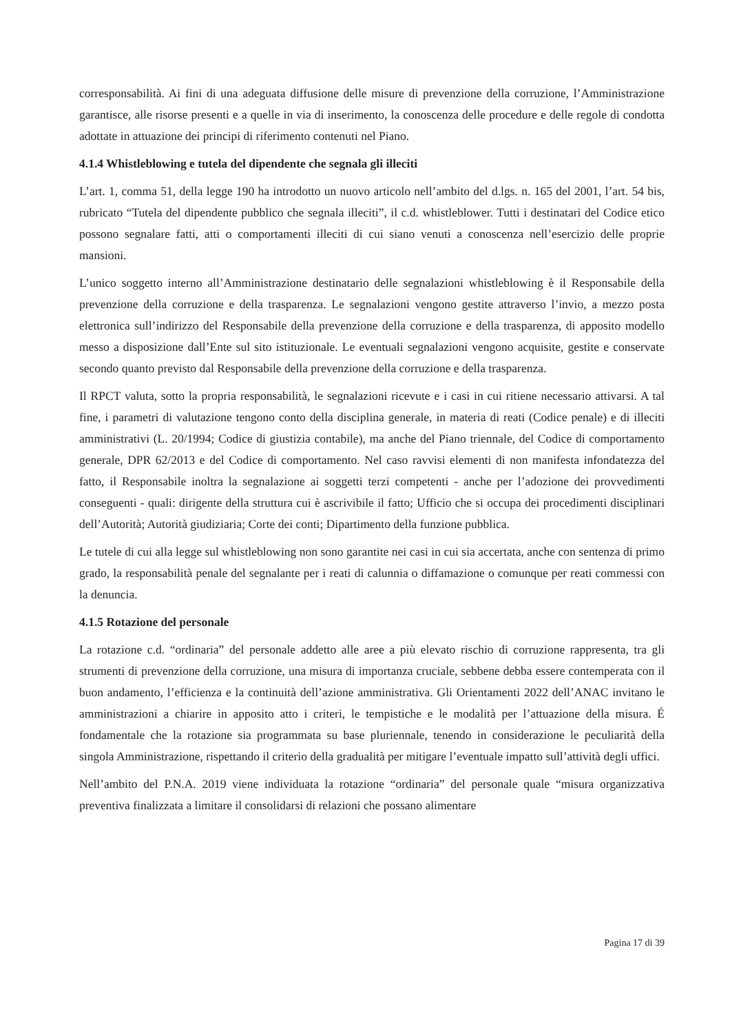corresponsabilità. Ai fini di una adeguata diffusione delle misure di prevenzione della corruzione, l’Amministrazione garantisce, alle risorse presenti e a quelle in via di inserimento, la conoscenza delle procedure e delle regole di condotta adottate in attuazione dei principi di riferimento contenuti nel Piano.
4.1.4 Whistleblowing e tutela del dipendente che segnala gli illeciti
L’art. 1, comma 51, della legge 190 ha introdotto un nuovo articolo nell’ambito del d.lgs. n. 165 del 2001, l’art. 54 bis, rubricato “Tutela del dipendente pubblico che segnala illeciti”, il c.d. whistleblower. Tutti i destinatari del Codice etico possono segnalare fatti, atti o comportamenti illeciti di cui siano venuti a conoscenza nell’esercizio delle proprie mansioni.
L’unico soggetto interno all’Amministrazione destinatario delle segnalazioni whistleblowing è il Responsabile della prevenzione della corruzione e della trasparenza. Le segnalazioni vengono gestite attraverso l’invio, a mezzo posta elettronica sull’indirizzo del Responsabile della prevenzione della corruzione e della trasparenza, di apposito modello messo a disposizione dall’Ente sul sito istituzionale. Le eventuali segnalazioni vengono acquisite, gestite e conservate secondo quanto previsto dal Responsabile della prevenzione della corruzione e della trasparenza.
Il RPCT valuta, sotto la propria responsabilità, le segnalazioni ricevute e i casi in cui ritiene necessario attivarsi. A tal fine, i parametri di valutazione tengono conto della disciplina generale, in materia di reati (Codice penale) e di illeciti amministrativi (L. 20/1994; Codice di giustizia contabile), ma anche del Piano triennale, del Codice di comportamento generale, DPR 62/2013 e del Codice di comportamento. Nel caso ravvisi elementi di non manifesta infondatezza del fatto, il Responsabile inoltra la segnalazione ai soggetti terzi competenti - anche per l’adozione dei provvedimenti conseguenti - quali: dirigente della struttura cui è ascrivibile il fatto; Ufficio che si occupa dei procedimenti disciplinari dell’Autorità; Autorità giudiziaria; Corte dei conti; Dipartimento della funzione pubblica.
Le tutele di cui alla legge sul whistleblowing non sono garantite nei casi in cui sia accertata, anche con sentenza di primo grado, la responsabilità penale del segnalante per i reati di calunnia o diffamazione o comunque per reati commessi con la denuncia.
4.1.5 Rotazione del personale
La rotazione c.d. “ordinaria” del personale addetto alle aree a più elevato rischio di corruzione rappresenta, tra gli strumenti di prevenzione della corruzione, una misura di importanza cruciale, sebbene debba essere contemperata con il buon andamento, l’efficienza e la continuità dell’azione amministrativa. Gli Orientamenti 2022 dell’ANAC invitano le amministrazioni a chiarire in apposito atto i criteri, le tempistiche e le modalità per l’attuazione della misura. É fondamentale che la rotazione sia programmata su base pluriennale, tenendo in considerazione le peculiarità della singola Amministrazione, rispettando il criterio della gradualità per mitigare l’eventuale impatto sull’attività degli uffici.
Nell’ambito del P.N.A. 2019 viene individuata la rotazione “ordinaria” del personale quale “misura organizzativa preventiva finalizzata a limitare il consolidarsi di relazioni che possano alimentare
Pagina 17 di 39